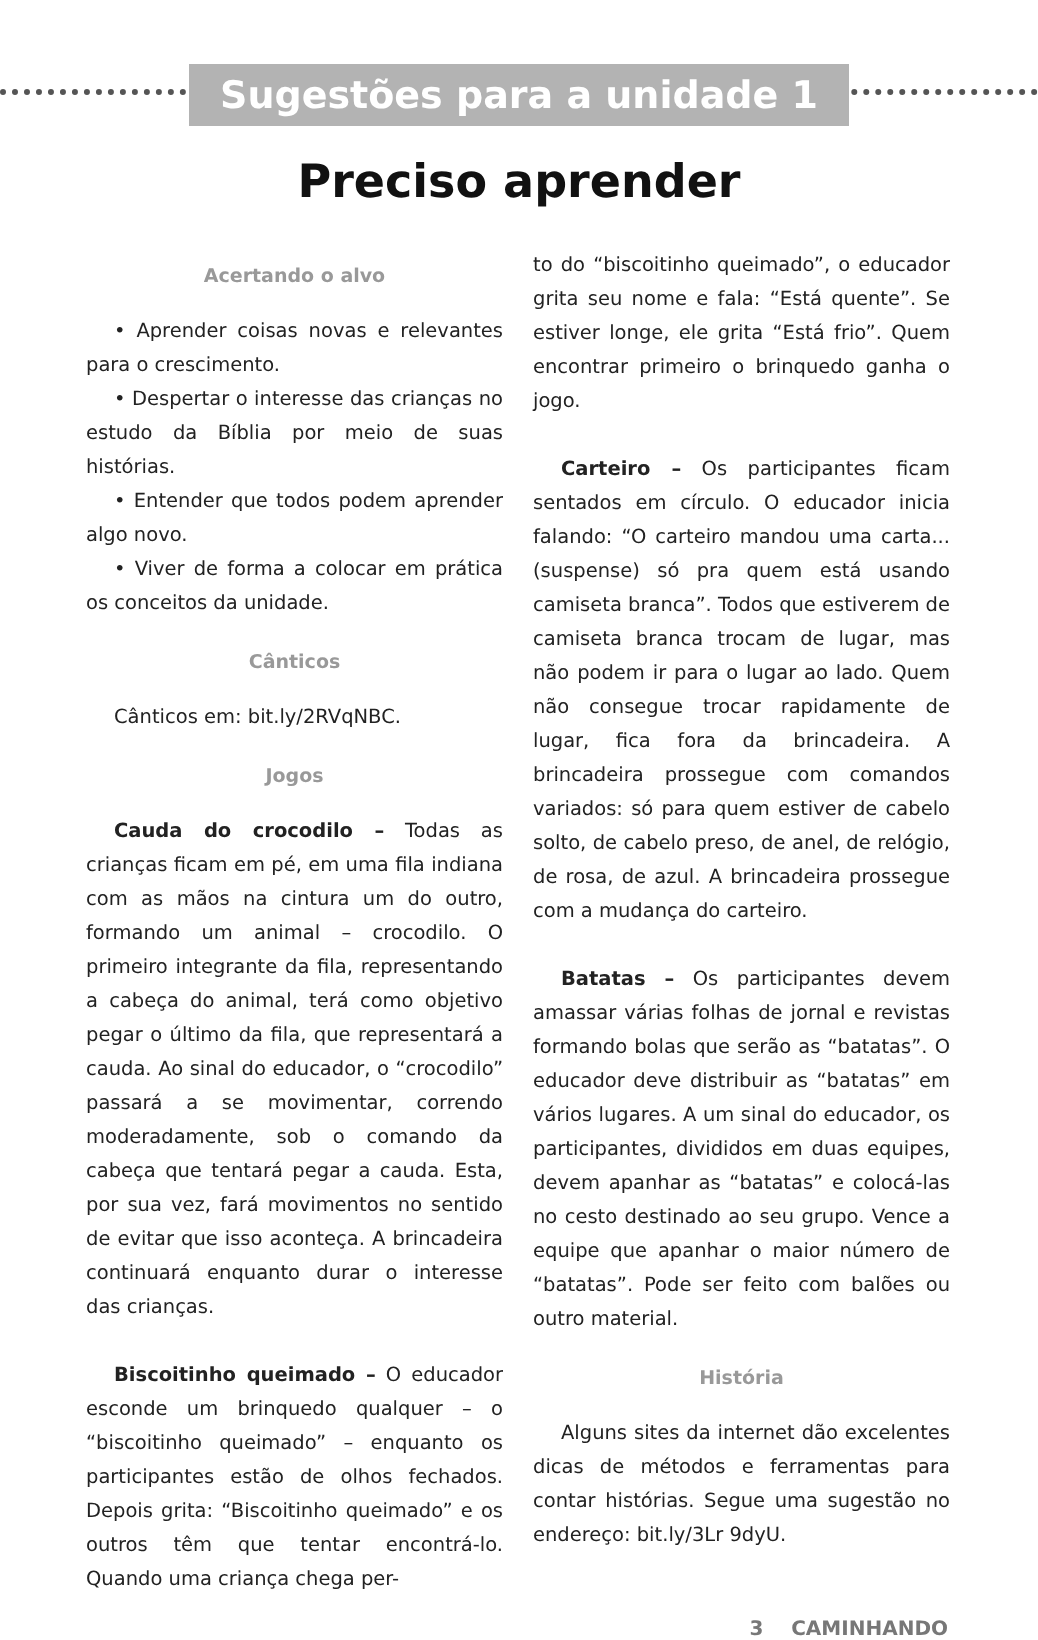Sugestões para a unidade 1
Preciso aprender
Acertando o alvo
• Aprender coisas novas e relevantes para o crescimento.
• Despertar o interesse das crianças no estudo da Bíblia por meio de suas histórias.
• Entender que todos podem aprender algo novo.
• Viver de forma a colocar em prática os conceitos da unidade.
Cânticos
Cânticos em: bit.ly/2RVqNBC.
Jogos
Cauda do crocodilo – Todas as crianças ficam em pé, em uma fila indiana com as mãos na cintura um do outro, formando um animal – crocodilo. O primeiro integrante da fila, representando a cabeça do animal, terá como objetivo pegar o último da fila, que representará a cauda. Ao sinal do educador, o “crocodilo” passará a se movimentar, correndo moderadamente, sob o comando da cabeça que tentará pegar a cauda. Esta, por sua vez, fará movimentos no sentido de evitar que isso aconteça. A brincadeira continuará enquanto durar o interesse das crianças.
Biscoitinho queimado – O educador esconde um brinquedo qualquer – o “biscoitinho queimado” – enquanto os participantes estão de olhos fechados. Depois grita: “Biscoitinho queimado” e os outros têm que tentar encontrá-lo. Quando uma criança chega per-
to do “biscoitinho queimado”, o educador grita seu nome e fala: “Está quente”. Se estiver longe, ele grita “Está frio”. Quem encontrar primeiro o brinquedo ganha o jogo.
Carteiro – Os participantes ficam sentados em círculo. O educador inicia falando: “O carteiro mandou uma carta... (suspense) só pra quem está usando camiseta branca”. Todos que estiverem de camiseta branca trocam de lugar, mas não podem ir para o lugar ao lado. Quem não consegue trocar rapidamente de lugar, fica fora da brincadeira. A brincadeira prossegue com comandos variados: só para quem estiver de cabelo solto, de cabelo preso, de anel, de relógio, de rosa, de azul. A brincadeira prossegue com a mudança do carteiro.
Batatas – Os participantes devem amassar várias folhas de jornal e revistas formando bolas que serão as “batatas”. O educador deve distribuir as “batatas” em vários lugares. A um sinal do educador, os participantes, divididos em duas equipes, devem apanhar as “batatas” e colocá-las no cesto destinado ao seu grupo. Vence a equipe que apanhar o maior número de “batatas”. Pode ser feito com balões ou outro material.
História
Alguns sites da internet dão excelentes dicas de métodos e ferramentas para contar histórias. Segue uma sugestão no endereço: bit.ly/3Lr 9dyU.
3 CAMINHANDO